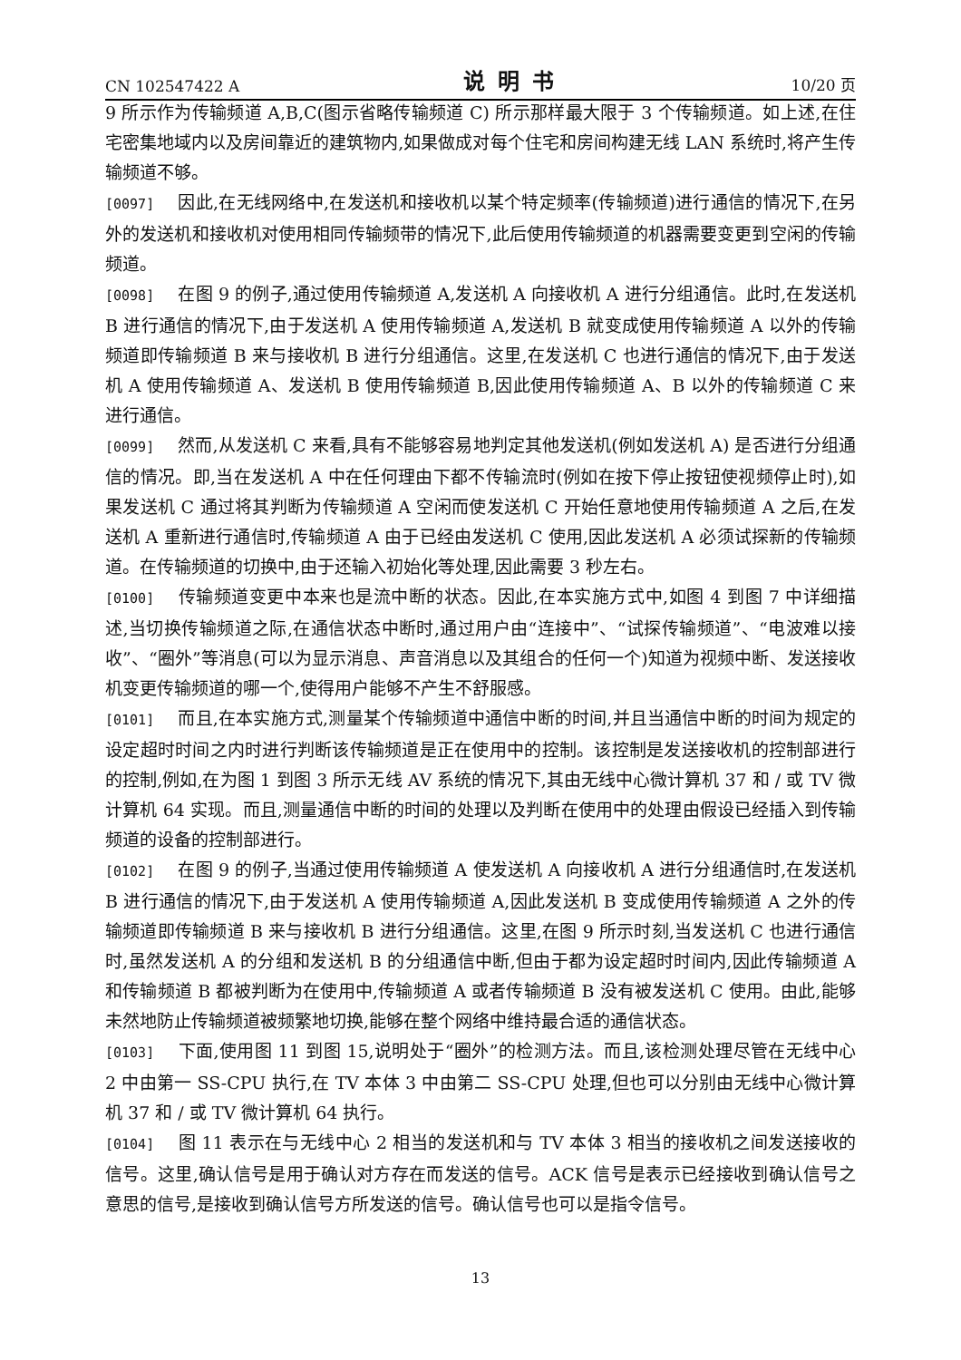CN 102547422 A 说明书 10/20 页
9 所示作为传输频道 A,B,C(图示省略传输频道 C) 所示那样最大限于 3 个传输频道。如上述,在住宅密集地域内以及房间靠近的建筑物内,如果做成对每个住宅和房间构建无线 LAN 系统时,将产生传输频道不够。
[0097] 因此,在无线网络中,在发送机和接收机以某个特定频率(传输频道)进行通信的情况下,在另外的发送机和接收机对使用相同传输频带的情况下,此后使用传输频道的机器需要变更到空闲的传输频道。
[0098] 在图 9 的例子,通过使用传输频道 A,发送机 A 向接收机 A 进行分组通信。此时,在发送机 B 进行通信的情况下,由于发送机 A 使用传输频道 A,发送机 B 就变成使用传输频道 A 以外的传输频道即传输频道 B 来与接收机 B 进行分组通信。这里,在发送机 C 也进行通信的情况下,由于发送机 A 使用传输频道 A、发送机 B 使用传输频道 B,因此使用传输频道 A、B 以外的传输频道 C 来进行通信。
[0099] 然而,从发送机 C 来看,具有不能够容易地判定其他发送机(例如发送机 A) 是否进行分组通信的情况。即,当在发送机 A 中在任何理由下都不传输流时(例如在按下停止按钮使视频停止时),如果发送机 C 通过将其判断为传输频道 A 空闲而使发送机 C 开始任意地使用传输频道 A 之后,在发送机 A 重新进行通信时,传输频道 A 由于已经由发送机 C 使用,因此发送机 A 必须试探新的传输频道。在传输频道的切换中,由于还输入初始化等处理,因此需要 3 秒左右。
[0100] 传输频道变更中本来也是流中断的状态。因此,在本实施方式中,如图 4 到图 7 中详细描述,当切换传输频道之际,在通信状态中断时,通过用户由“连接中”、“试探传输频道”、“电波难以接收”、“圈外”等消息(可以为显示消息、声音消息以及其组合的任何一个)知道为视频中断、发送接收机变更传输频道的哪一个,使得用户能够不产生不舒服感。
[0101] 而且,在本实施方式,测量某个传输频道中通信中断的时间,并且当通信中断的时间为规定的设定超时时间之内时进行判断该传输频道是正在使用中的控制。该控制是发送接收机的控制部进行的控制,例如,在为图 1 到图 3 所示无线 AV 系统的情况下,其由无线中心微计算机 37 和 / 或 TV 微计算机 64 实现。而且,测量通信中断的时间的处理以及判断在使用中的处理由假设已经插入到传输频道的设备的控制部进行。
[0102] 在图 9 的例子,当通过使用传输频道 A 使发送机 A 向接收机 A 进行分组通信时,在发送机 B 进行通信的情况下,由于发送机 A 使用传输频道 A,因此发送机 B 变成使用传输频道 A 之外的传输频道即传输频道 B 来与接收机 B 进行分组通信。这里,在图 9 所示时刻,当发送机 C 也进行通信时,虽然发送机 A 的分组和发送机 B 的分组通信中断,但由于都为设定超时时间内,因此传输频道 A 和传输频道 B 都被判断为在使用中,传输频道 A 或者传输频道 B 没有被发送机 C 使用。由此,能够未然地防止传输频道被频繁地切换,能够在整个网络中维持最合适的通信状态。
[0103] 下面,使用图 11 到图 15,说明处于“圈外”的检测方法。而且,该检测处理尽管在无线中心 2 中由第一 SS-CPU 执行,在 TV 本体 3 中由第二 SS-CPU 处理,但也可以分别由无线中心微计算机 37 和 / 或 TV 微计算机 64 执行。
[0104] 图 11 表示在与无线中心 2 相当的发送机和与 TV 本体 3 相当的接收机之间发送接收的信号。这里,确认信号是用于确认对方存在而发送的信号。ACK 信号是表示已经接收到确认信号之意思的信号,是接收到确认信号方所发送的信号。确认信号也可以是指令信号。
13